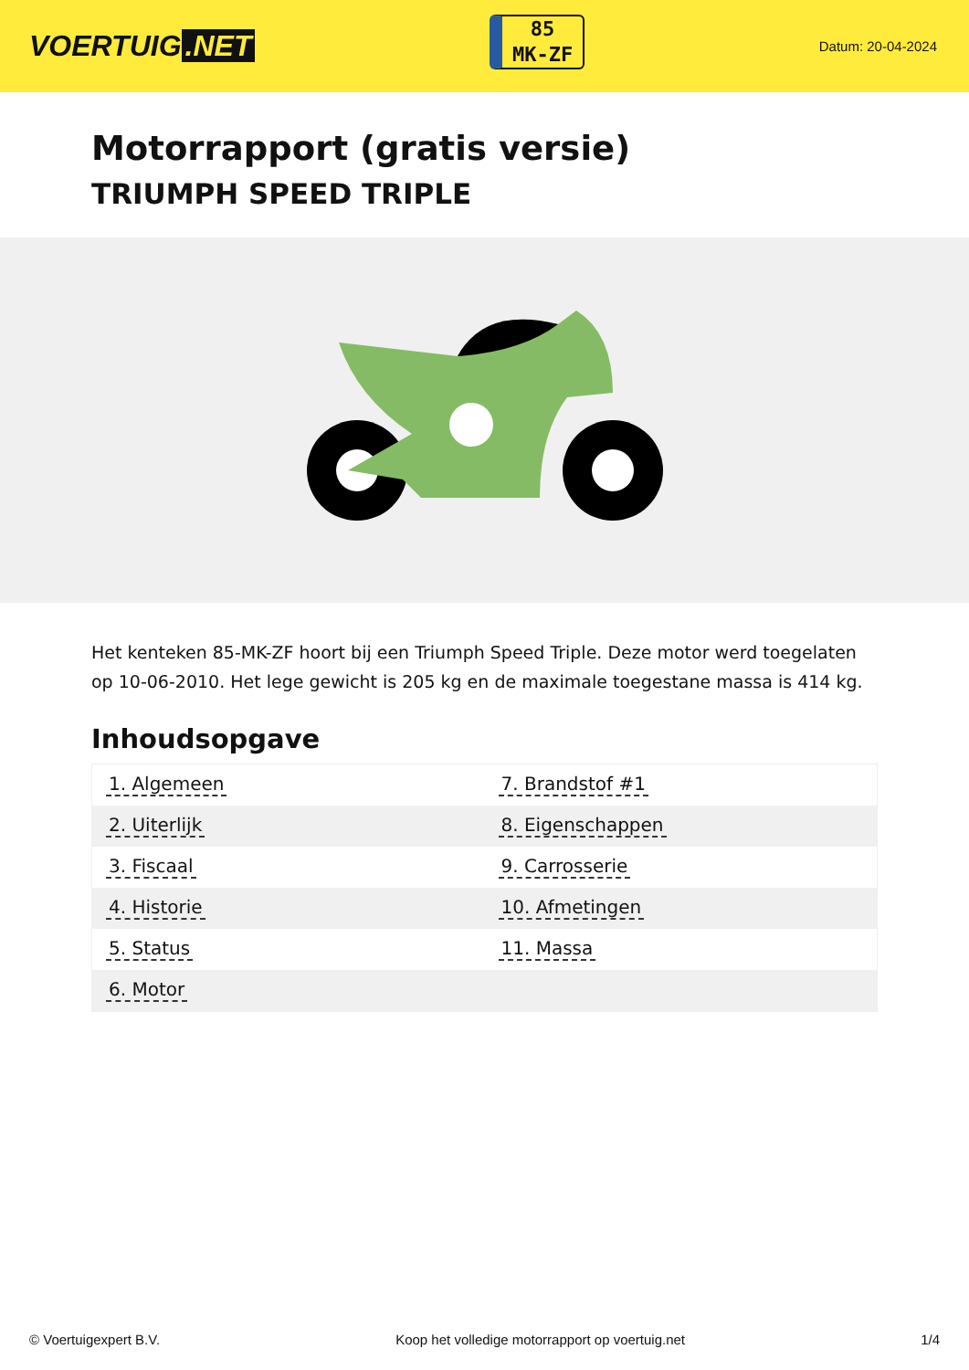VOERTUIG.NET
85
MK-ZF
Datum: 20-04-2024
Motorrapport (gratis versie)
TRIUMPH SPEED TRIPLE
Het kenteken 85-MK-ZF hoort bij een Triumph Speed Triple. Deze motor werd toegelaten op 10-06-2010. Het lege gewicht is 205 kg en de maximale toegestane massa is 414 kg.
Inhoudsopgave
| 1. Algemeen | 7. Brandstof #1 |
| 2. Uiterlijk | 8. Eigenschappen |
| 3. Fiscaal | 9. Carrosserie |
| 4. Historie | 10. Afmetingen |
| 5. Status | 11. Massa |
| 6. Motor | |
© Voertuigexpert B.V. Koop het volledige motorrapport op voertuig.net
1/4